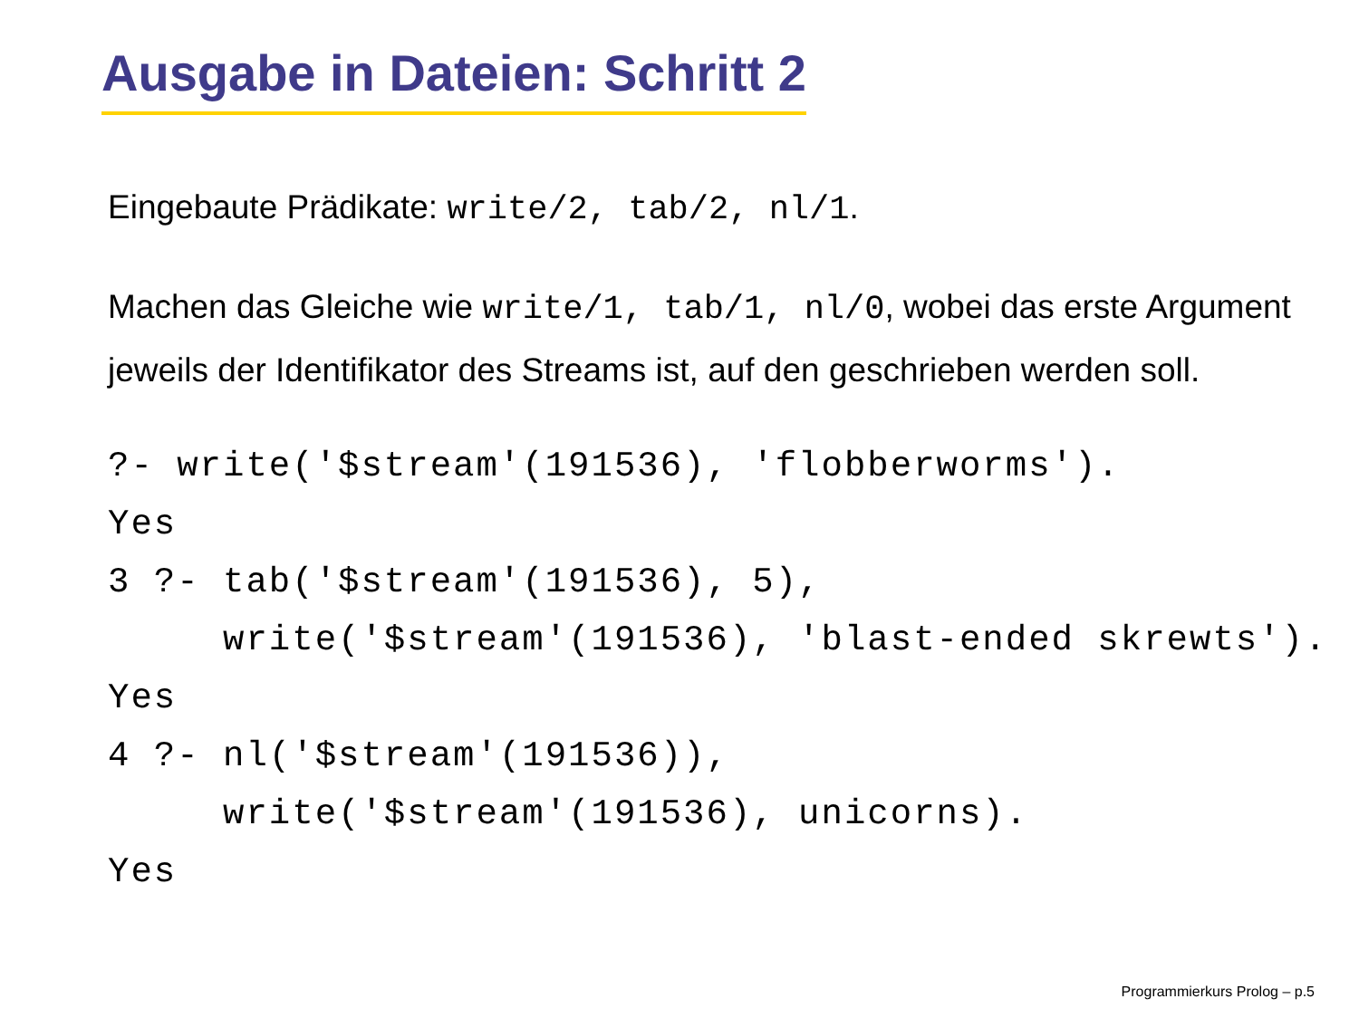Ausgabe in Dateien: Schritt 2
Eingebaute Prädikate: write/2, tab/2, nl/1.
Machen das Gleiche wie write/1, tab/1, nl/0, wobei das erste Argument jeweils der Identifikator des Streams ist, auf den geschrieben werden soll.
?- write('$stream'(191536), 'flobberworms').
Yes
3 ?- tab('$stream'(191536), 5),
     write('$stream'(191536), 'blast-ended skrewts').
Yes
4 ?- nl('$stream'(191536)),
     write('$stream'(191536), unicorns).
Yes
Programmierkurs Prolog – p.5